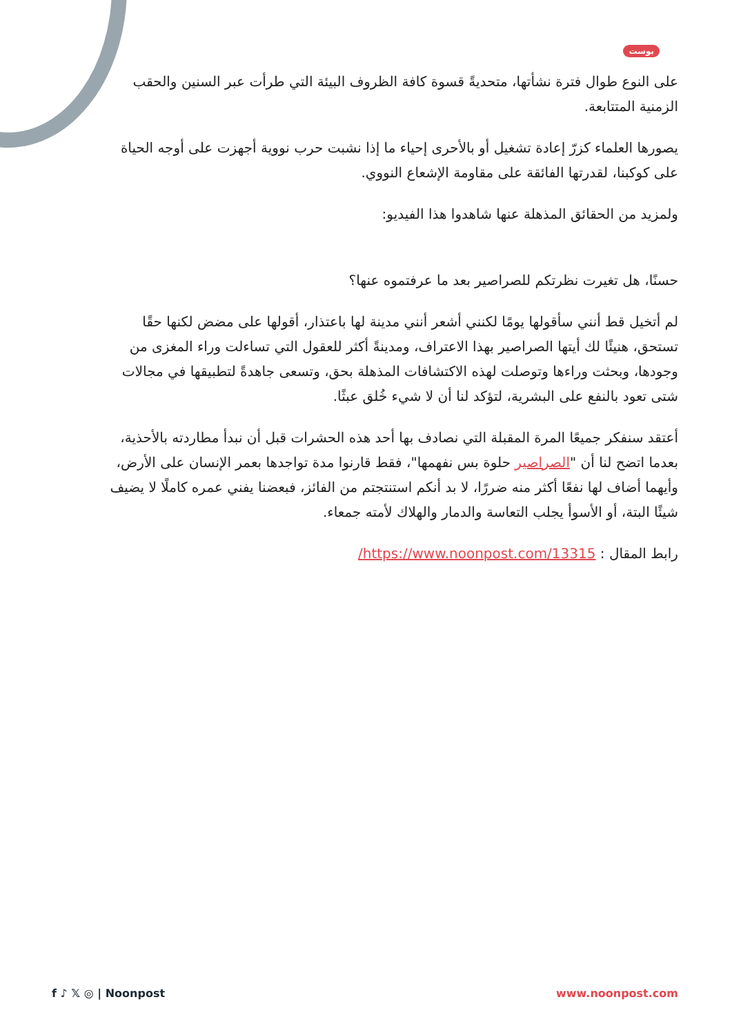بوست
على النوع طوال فترة نشأتها، متحديةً قسوة كافة الظروف البيئة التي طرأت عبر السنين والحقب الزمنية المتتابعة.
يصورها العلماء كزرّ إعادة تشغيل أو بالأحرى إحياء ما إذا نشبت حرب نووية أجهزت على أوجه الحياة على كوكبنا، لقدرتها الفائقة على مقاومة الإشعاع النووي.
ولمزيد من الحقائق المذهلة عنها شاهدوا هذا الفيديو:
حسنًا، هل تغيرت نظرتكم للصراصير بعد ما عرفتموه عنها؟
لم أتخيل قط أنني سأقولها يومًا لكنني أشعر أنني مدينة لها باعتذار، أقولها على مضض لكنها حقًا تستحق، هنيئًا لك أيتها الصراصير بهذا الاعتراف، ومدينةً أكثر للعقول التي تساءلت وراء المغزى من وجودها، وبحثت وراءها وتوصلت لهذه الاكتشافات المذهلة بحق، وتسعى جاهدةً لتطبيقها في مجالات شتى تعود بالنفع على البشرية، لتؤكد لنا أن لا شيء خُلق عبثًا.
أعتقد سنفكر جميعًا المرة المقبلة التي نصادف بها أحد هذه الحشرات قبل أن نبدأ مطاردته بالأحذية، بعدما اتضح لنا أن "الصراصير حلوة بس نفهمها"، فقط قارنوا مدة تواجدها بعمر الإنسان على الأرض، وأيهما أضاف لها نفعًا أكثر منه ضررًا، لا بد أنكم استنتجتم من الفائز، فبعضنا يفني عمره كاملًا لا يضيف شيئًا البتة، أو الأسوأ يجلب التعاسة والدمار والهلاك لأمته جمعاء.
رابط المقال : https://www.noonpost.com/13315/
f ♪ 𝕏 ◎ | Noonpost www.noonpost.com